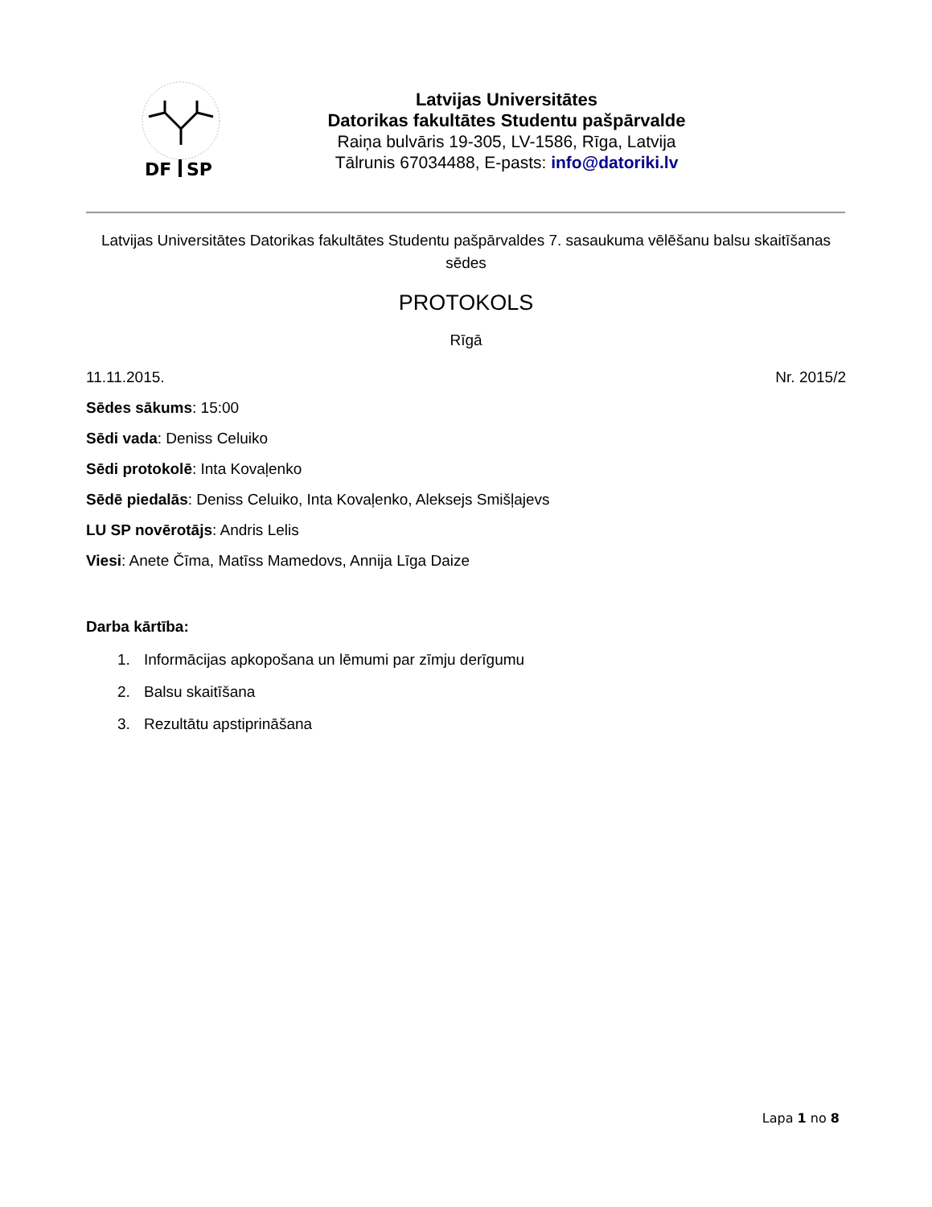DF
SP
Latvijas Universitātes
Datorikas fakultātes Studentu pašpārvalde
Raiņa bulvāris 19-305, LV-1586, Rīga, Latvija
Tālrunis 67034488, E-pasts: info@datoriki.lv
Latvijas Universitātes Datorikas fakultātes Studentu pašpārvaldes 7. sasaukuma vēlēšanu balsu skaitīšanas sēdes
PROTOKOLS
Rīgā
11.11.2015. Nr. 2015/2
Sēdes sākums: 15:00
Sēdi vada: Deniss Celuiko
Sēdi protokolē: Inta Kovaļenko
Sēdē piedalās: Deniss Celuiko, Inta Kovaļenko, Aleksejs Smišļajevs
LU SP novērotājs: Andris Lelis
Viesi: Anete Čīma, Matīss Mamedovs, Annija Līga Daize
Darba kārtība:
1. Informācijas apkopošana un lēmumi par zīmju derīgumu
2. Balsu skaitīšana
3. Rezultātu apstiprināšana
Lapa 1 no 8